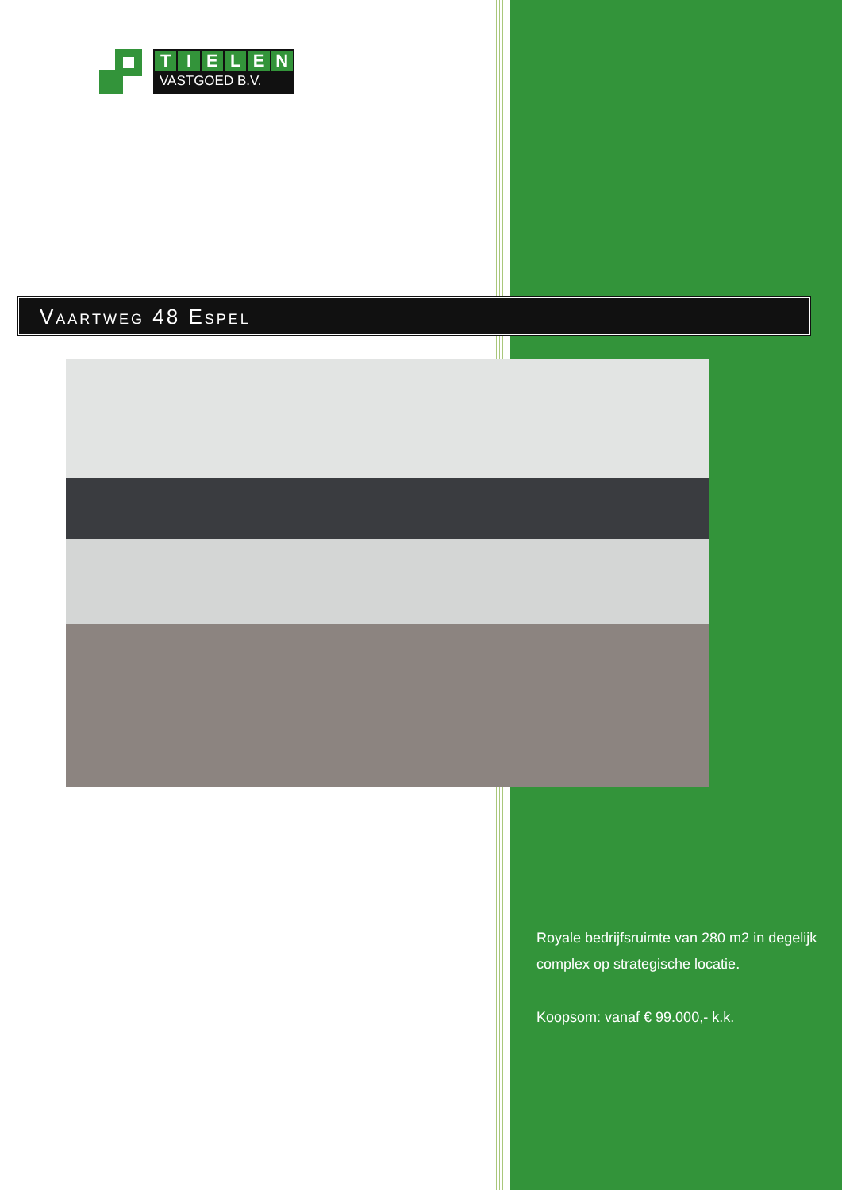TIELEN
VASTGOED B.V.
Vaartweg 48 Espel
Royale bedrijfsruimte van 280 m2 in degelijk complex op strategische locatie.
Koopsom: vanaf € 99.000,- k.k.